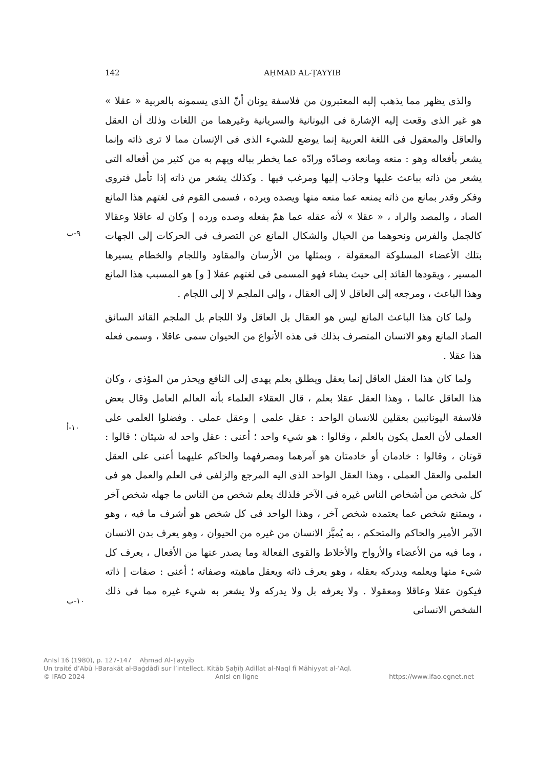142 AḤMAD AL-ṬAYYIB
والذى يظهر مما يذهب إليه المعتبرون من فلاسفة يونان أنّ الذى يسمونه بالعربية « عقلا » هو غير الذى وقعت إليه الإشارة فى اليونانية والسريانية وغيرهما من اللغات وذلك أن العقل والعاقل والمعقول فى اللغة العربية إنما يوضع للشيء الذى فى الإنسان مما لا ترى ذاته وإنما يشعر بأفعاله وهو : منعه ومانعه وصادّه ورادّه عما يخطر بباله ويهم به من كثير من أفعاله التى يشعر من ذاته بباعث عليها وجاذب إليها ومرغب فيها . وكذلك يشعر من ذاته إذا تأمل فتروى وفكر وقدر بمانع من ذاته يمنعه عما منعه منها ويصده ويرده ، فسمى القوم فى لغتهم هذا المانع الصاد ، والمصد والراد ، « عقلا » لأنه عقله عما همّ بفعله وصده ورده | وكان له عاقلا وعقالا كالجمل والفرس ونحوهما من الحيال والشكال المانع عن التصرف فى الحركات إلى الجهات بتلك الأعضاء المسلوكة المعقولة ، وبمثلها من الأرسان والمقاود واللجام والخطام يسيرها المسير ، ويقودها القائد إلى حيث يشاء فهو المسمى فى لغتهم عقلا [ و] هو المسبب هذا المانع وهذا الباعث ، ومرجعه إلى العاقل لا إلى العقال ، وإلى الملجم لا إلى اللجام .
ولما كان هذا الباعث المانع ليس هو العقال بل العاقل ولا اللجام بل الملجم القائد السائق الصاد المانع وهو الانسان المتصرف بذلك فى هذه الأنواع من الحيوان سمى عاقلا ، وسمى فعله هذا عقلا .
ولما كان هذا العقل العاقل إنما يعقل ويطلق بعلم يهدى إلى النافع ويحذر من المؤذى ، وكان هذا العاقل عالما ، وهذا العقل عقلا بعلم ، قال العقلاء العلماء بأنه العالم العامل وقال بعض فلاسفة اليونانيين بعقلين للانسان الواحد : عقل علمى | وعقل عملى . وفضلوا العلمى على العملى لأن العمل يكون بالعلم ، وقالوا : هو شيء واحد ؛ أعنى : عقل واحد له شيئان ؛ قالوا : قوتان ، وقالوا : خادمان أو خادمتان هو آمرهما ومصرفهما والحاكم عليهما أعنى على العقل العلمى والعقل العملى ، وهذا العقل الواحد الذى اليه المرجع والزلفى فى العلم والعمل هو فى كل شخص من أشخاص الناس غيره فى الآخر فلذلك يعلم شخص من الناس ما جهله شخص آخر ، ويمتنع شخص عما يعتمده شخص آخر ، وهذا الواحد فى كل شخص هو أشرف ما فيه ، وهو الآمر الأمير والحاكم والمتحكم ، به يُميَّز الانسان من غيره من الحيوان ، وهو يعرف بدن الانسان ، وما فيه من الأعضاء والأرواح والأخلاط والقوى الفعالة وما يصدر عنها من الأفعال ، يعرف كل شيء منها ويعلمه ويدركه بعقله ، وهو يعرف ذاته ويعقل ماهيته وصفاته ؛ أعنى : صفات | ذاته فيكون عقلا وعاقلا ومعقولا . ولا يعرفه بل ولا يدركه ولا يشعر به شيء غيره مما فى ذلك الشخص الانسانى
٩-ب
١٠-أ
١٠-ب
AnIsl 16 (1980), p. 127-147 Aḥmad Al-Ṭayyib
Un traité d’Abū l-Barakāt al-Baġdādī sur l’intellect. Kitāb Ṣaḥīḥ Adillat al-Naql fī Māhiyyat al-ʿAql.
© IFAO 2024 AnIsl en ligne https://www.ifao.egnet.net